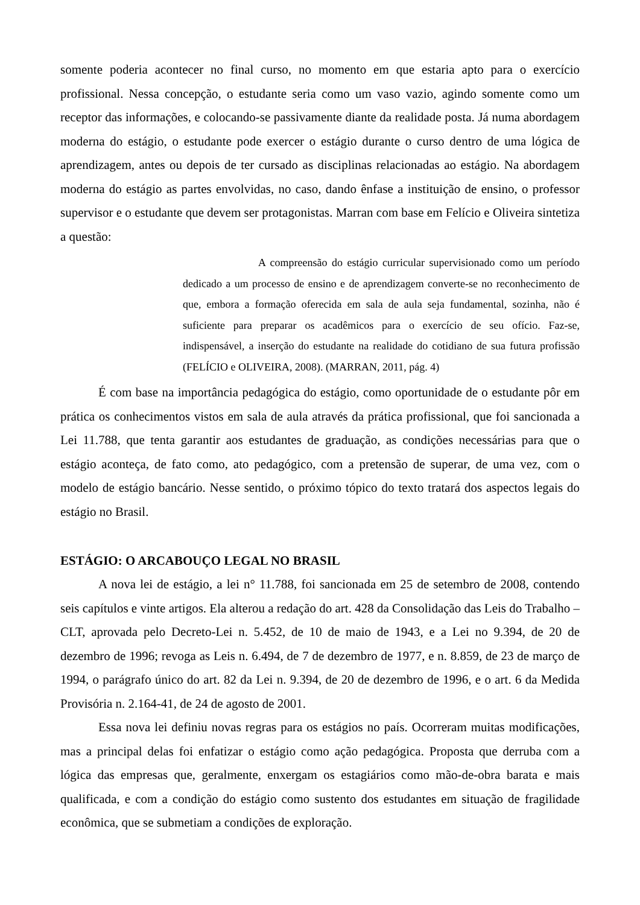somente poderia acontecer no final curso, no momento em que estaria apto para o exercício profissional. Nessa concepção, o estudante seria como um vaso vazio, agindo somente como um receptor das informações, e colocando-se passivamente diante da realidade posta. Já numa abordagem moderna do estágio, o estudante pode exercer o estágio durante o curso dentro de uma lógica de aprendizagem, antes ou depois de ter cursado as disciplinas relacionadas ao estágio. Na abordagem moderna do estágio as partes envolvidas, no caso, dando ênfase a instituição de ensino, o professor supervisor e o estudante que devem ser protagonistas. Marran com base em Felício e Oliveira sintetiza a questão:
A compreensão do estágio curricular supervisionado como um período dedicado a um processo de ensino e de aprendizagem converte-se no reconhecimento de que, embora a formação oferecida em sala de aula seja fundamental, sozinha, não é suficiente para preparar os acadêmicos para o exercício de seu ofício. Faz-se, indispensável, a inserção do estudante na realidade do cotidiano de sua futura profissão (FELÍCIO e OLIVEIRA, 2008). (MARRAN, 2011, pág. 4)
É com base na importância pedagógica do estágio, como oportunidade de o estudante pôr em prática os conhecimentos vistos em sala de aula através da prática profissional, que foi sancionada a Lei 11.788, que tenta garantir aos estudantes de graduação, as condições necessárias para que o estágio aconteça, de fato como, ato pedagógico, com a pretensão de superar, de uma vez, com o modelo de estágio bancário. Nesse sentido, o próximo tópico do texto tratará dos aspectos legais do estágio no Brasil.
ESTÁGIO: O ARCABOUÇO LEGAL NO BRASIL
A nova lei de estágio, a lei n° 11.788, foi sancionada em 25 de setembro de 2008, contendo seis capítulos e vinte artigos. Ela alterou a redação do art. 428 da Consolidação das Leis do Trabalho – CLT, aprovada pelo Decreto-Lei n. 5.452, de 10 de maio de 1943, e a Lei no 9.394, de 20 de dezembro de 1996; revoga as Leis n. 6.494, de 7 de dezembro de 1977, e n. 8.859, de 23 de março de 1994, o parágrafo único do art. 82 da Lei n. 9.394, de 20 de dezembro de 1996, e o art. 6 da Medida Provisória n. 2.164-41, de 24 de agosto de 2001.
Essa nova lei definiu novas regras para os estágios no país. Ocorreram muitas modificações, mas a principal delas foi enfatizar o estágio como ação pedagógica. Proposta que derruba com a lógica das empresas que, geralmente, enxergam os estagiários como mão-de-obra barata e mais qualificada, e com a condição do estágio como sustento dos estudantes em situação de fragilidade econômica, que se submetiam a condições de exploração.